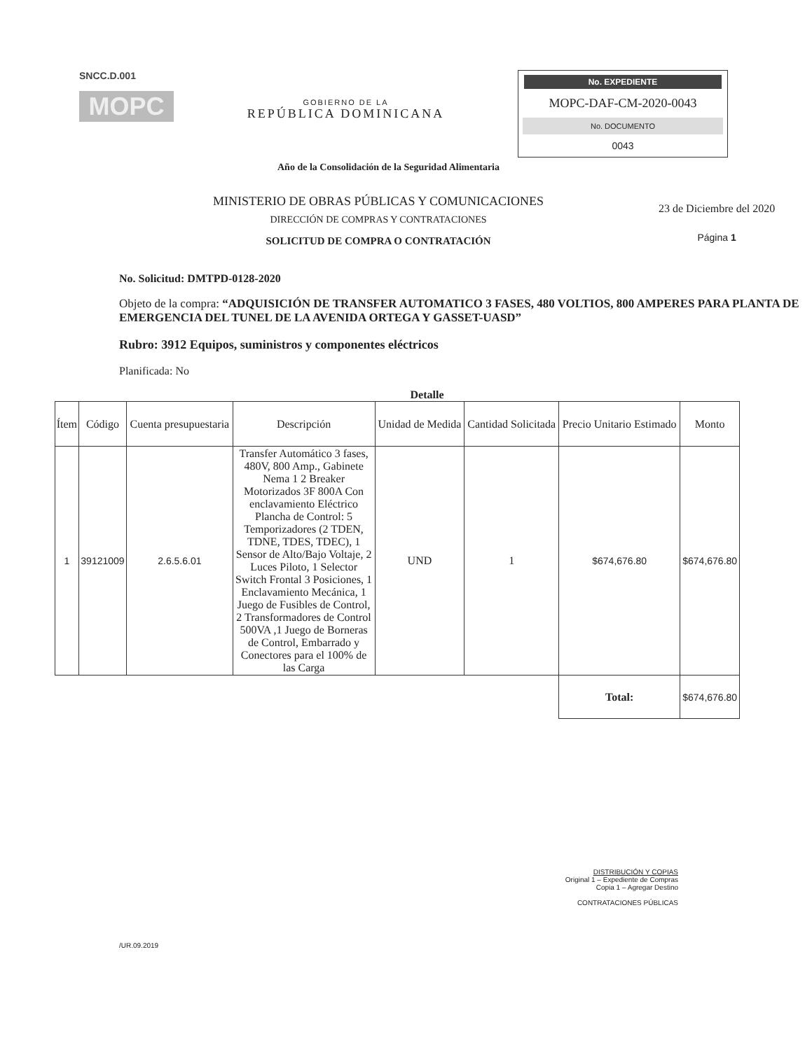SNCC.D.001
MOPC
GOBIERNO DE LA
REPÚBLICA DOMINICANA
No. EXPEDIENTE
MOPC-DAF-CM-2020-0043
No. DOCUMENTO
0043
Año de la Consolidación de la Seguridad Alimentaria
MINISTERIO DE OBRAS PÚBLICAS Y COMUNICACIONES
DIRECCIÓN DE COMPRAS Y CONTRATACIONES
SOLICITUD DE COMPRA O CONTRATACIÓN
23 de Diciembre del 2020
Página 1
No. Solicitud: DMTPD-0128-2020
Objeto de la compra: “ADQUISICIÓN DE TRANSFER AUTOMATICO 3 FASES, 480 VOLTIOS, 800 AMPERES PARA PLANTA DE EMERGENCIA DEL TUNEL DE LA AVENIDA ORTEGA Y GASSET-UASD”
Rubro: 3912 Equipos, suministros y componentes eléctricos
Planificada: No
Detalle
| Ítem | Código | Cuenta presupuestaria | Descripción | Unidad de Medida | Cantidad Solicitada | Precio Unitario Estimado | Monto |
| --- | --- | --- | --- | --- | --- | --- | --- |
| 1 | 39121009 | 2.6.5.6.01 | Transfer Automático 3 fases, 480V, 800 Amp., Gabinete Nema 1 2 Breaker Motorizados 3F 800A Con enclavamiento Eléctrico Plancha de Control: 5 Temporizadores (2 TDEN, TDNE, TDES, TDEC), 1 Sensor de Alto/Bajo Voltaje, 2 Luces Piloto, 1 Selector Switch Frontal 3 Posiciones, 1 Enclavamiento Mecánica, 1 Juego de Fusibles de Control, 2 Transformadores de Control 500VA ,1 Juego de Borneras de Control, Embarrado y Conectores para el 100% de las Carga | UND | 1 | $674,676.80 | $674,676.80 |
| | | | | | | Total: | $674,676.80 |
DISTRIBUCIÓN Y COPIAS
Original 1 – Expediente de Compras
Copia 1 – Agregar Destino
CONTRATACIONES PÚBLICAS
/UR.09.2019